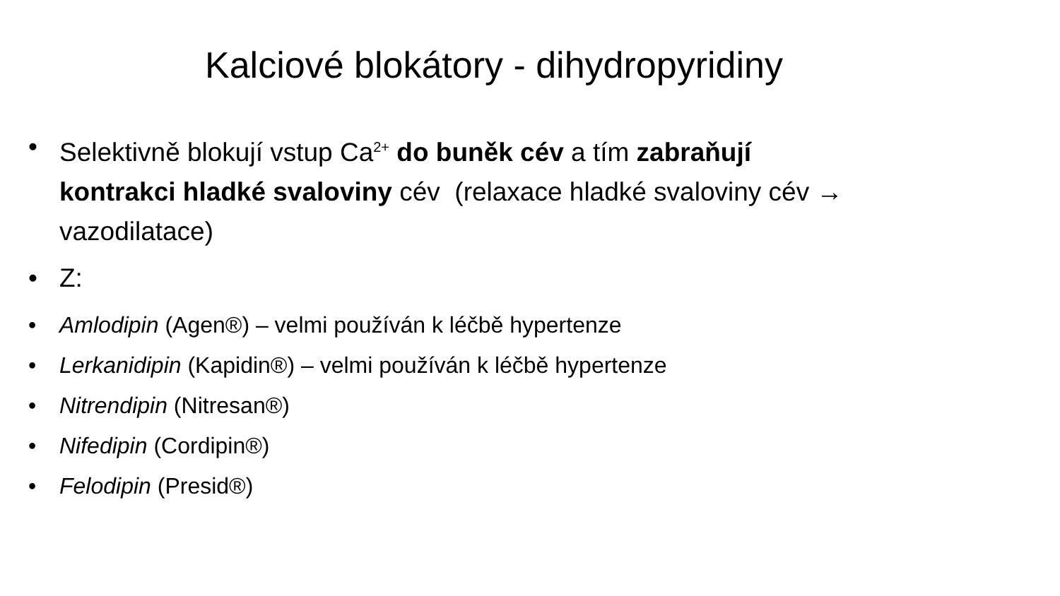Kalciové blokátory - dihydropyridiny
• Selektivně blokují vstup Ca<sup>2+</sup> do buněk cév a tím zabraňují kontrakci hladké svaloviny cév (relaxace hladké svaloviny cév → vazodilatace)
• Z:
• Amlodipin (Agen®) – velmi používán k léčbě hypertenze
• Lerkanidipin (Kapidin®) – velmi používán k léčbě hypertenze
• Nitrendipin (Nitresan®)
• Nifedipin (Cordipin®)
• Felodipin (Presid®)